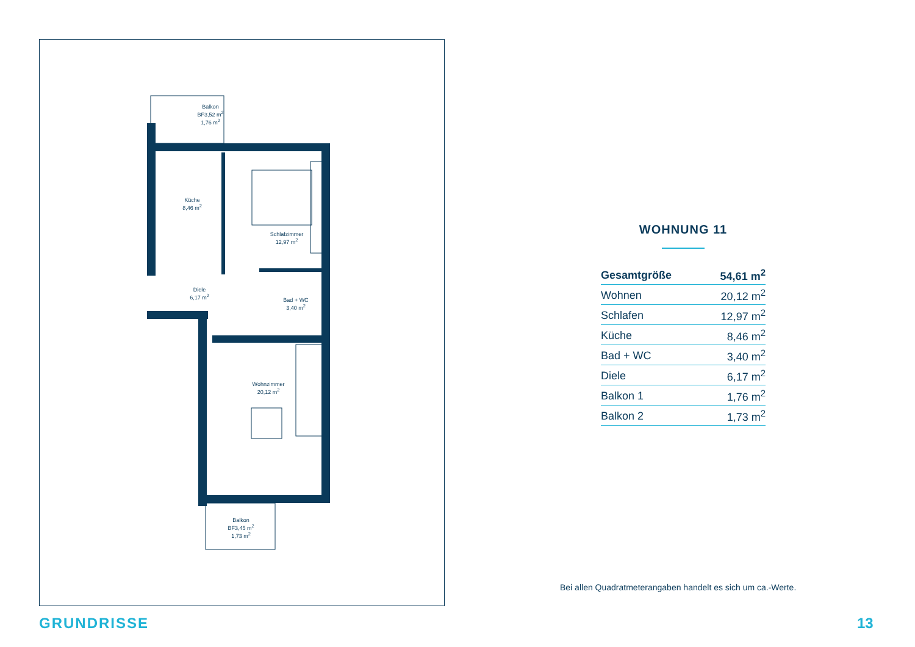Balkon
BF3,52 m2
1,76 m2
Küche
8,46 m2
Schlafzimmer
12,97 m2
Diele
6,17 m2
Bad + WC
3,40 m2
Wohnzimmer
20,12 m2
Balkon
BF3,45 m2
1,73 m2
WOHNUNG 11
| Gesamtgröße | 54,61 m<sup>2</sup> |
| Wohnen | 20,12 m<sup>2</sup> |
| Schlafen | 12,97 m<sup>2</sup> |
| Küche | 8,46 m<sup>2</sup> |
| Bad + WC | 3,40 m<sup>2</sup> |
| Diele | 6,17 m<sup>2</sup> |
| Balkon 1 | 1,76 m<sup>2</sup> |
| Balkon 2 | 1,73 m<sup>2</sup> |
Bei allen Quadratmeterangaben handelt es sich um ca.-Werte.
GRUNDRISSE 13